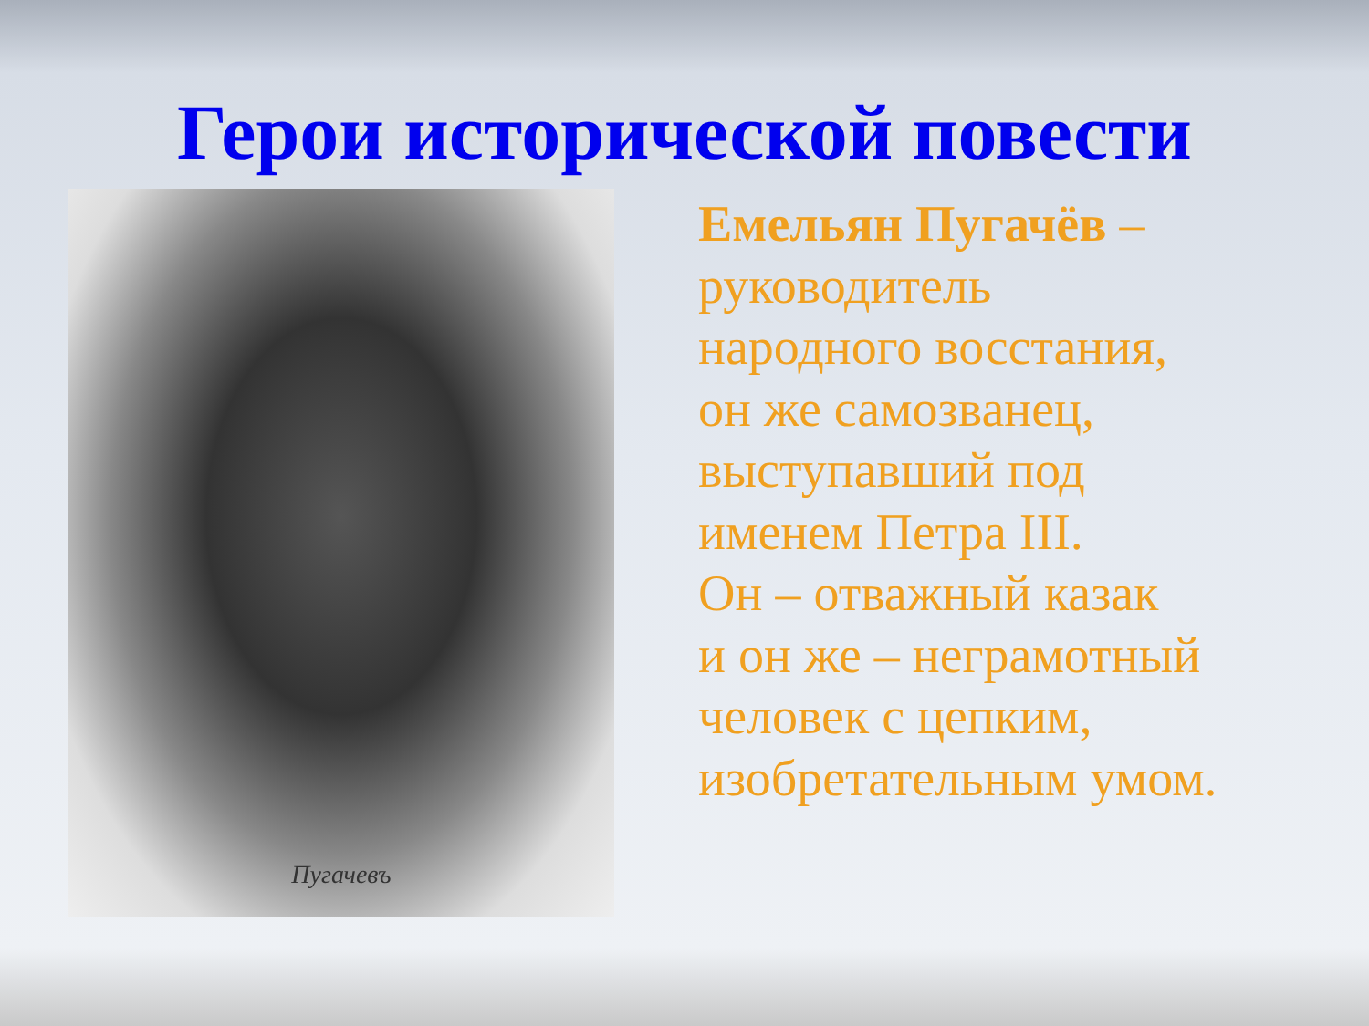Герои исторической повести
Пугачевъ
Емельян Пугачёв –
руководитель
народного восстания,
он же самозванец,
выступавший под
именем Петра III.
Он – отважный казак
и он же – неграмотный
человек с цепким,
изобретательным умом.